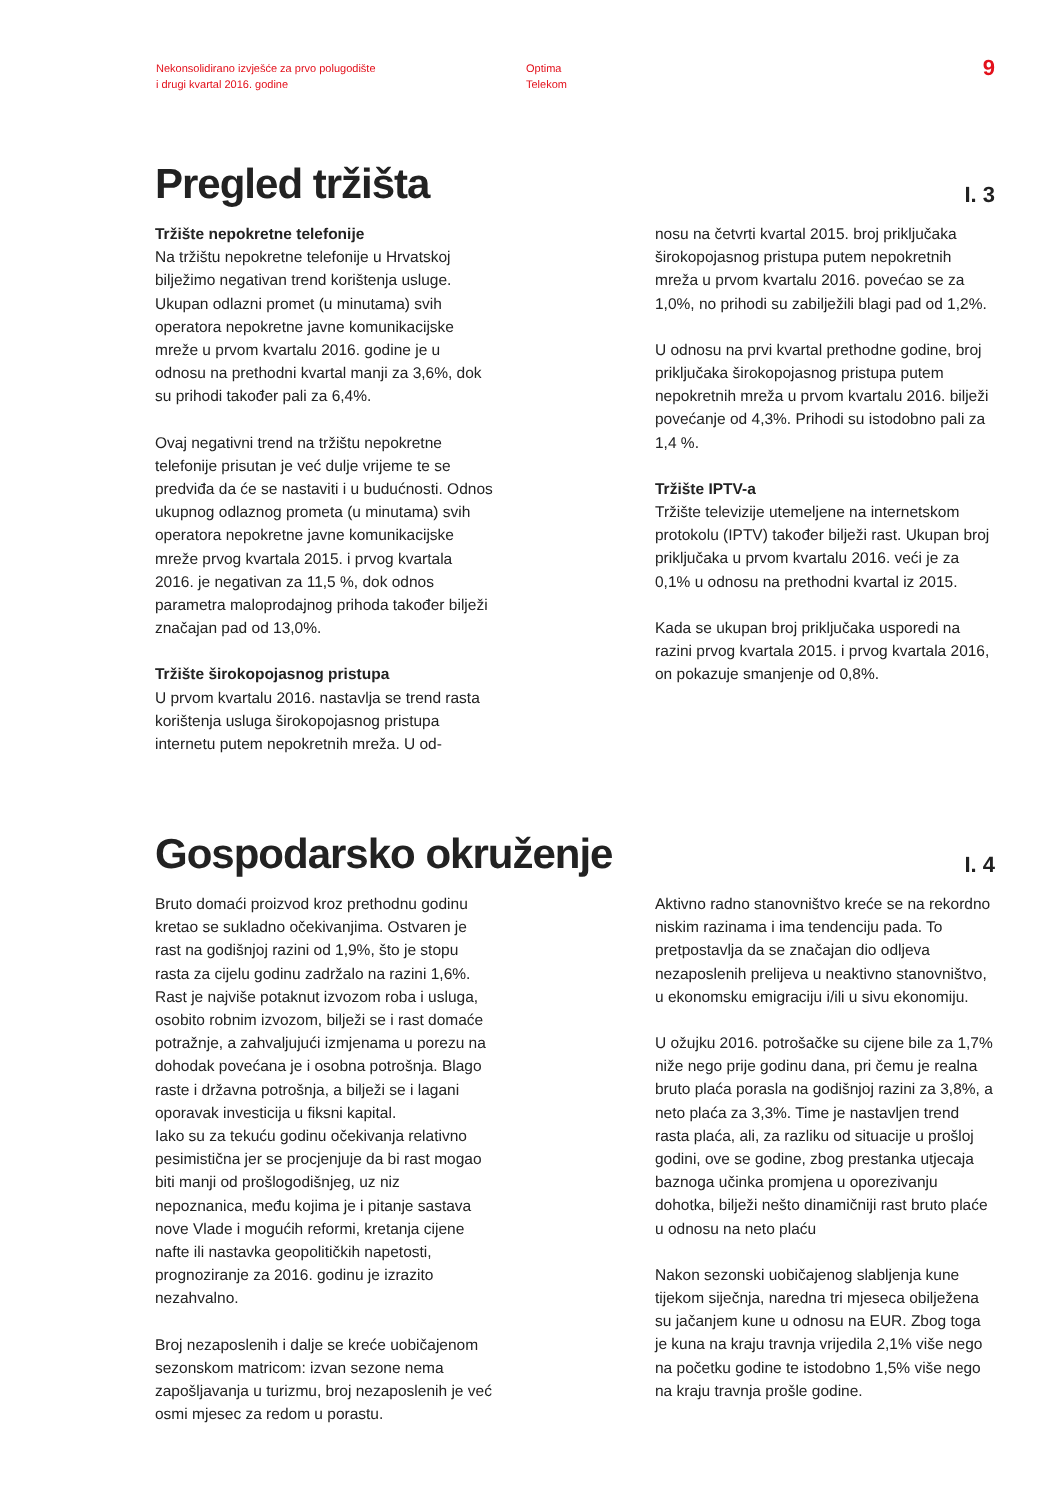Nekonsolidirano izvješće za prvo polugodište
i drugi kvartal 2016. godine
Optima
Telekom
9
I. 3
Pregled tržišta
Tržište nepokretne telefonije
Na tržištu nepokretne telefonije u Hrvatskoj bilježimo negativan trend korištenja usluge. Ukupan odlazni promet (u minutama) svih operatora nepokretne javne komunikacijske mreže u prvom kvartalu 2016. godine je u odnosu na prethodni kvartal manji za 3,6%, dok su prihodi također pali za 6,4%.
Ovaj negativni trend na tržištu nepokretne telefonije prisutan je već dulje vrijeme te se predviđa da će se nastaviti i u budućnosti. Odnos ukupnog odlaznog prometa (u minutama) svih operatora nepokretne javne komunikacijske mreže prvog kvartala 2015. i prvog kvartala 2016. je negativan za 11,5 %, dok odnos parametra maloprodajnog prihoda također bilježi značajan pad od 13,0%.
Tržište širokopojasnog pristupa
U prvom kvartalu 2016. nastavlja se trend rasta korištenja usluga širokopojasnog pristupa internetu putem nepokretnih mreža. U od-
nosu na četvrti kvartal 2015. broj priključaka širokopojasnog pristupa putem nepokretnih mreža u prvom kvartalu 2016. povećao se za 1,0%, no prihodi su zabilježili blagi pad od 1,2%.
U odnosu na prvi kvartal prethodne godine, broj priključaka širokopojasnog pristupa putem nepokretnih mreža u prvom kvartalu 2016. bilježi povećanje od 4,3%. Prihodi su istodobno pali za 1,4 %.
Tržište IPTV-a
Tržište televizije utemeljene na internetskom protokolu (IPTV) također bilježi rast. Ukupan broj priključaka u prvom kvartalu 2016. veći je za 0,1% u odnosu na prethodni kvartal iz 2015.
Kada se ukupan broj priključaka usporedi na razini prvog kvartala 2015. i prvog kvartala 2016, on pokazuje smanjenje od 0,8%.
I. 4
Gospodarsko okruženje
Bruto domaći proizvod kroz prethodnu godinu kretao se sukladno očekivanjima. Ostvaren je rast na godišnjoj razini od 1,9%, što je stopu rasta za cijelu godinu zadržalo na razini 1,6%. Rast je najviše potaknut izvozom roba i usluga, osobito robnim izvozom, bilježi se i rast domaće potražnje, a zahvaljujući izmjenama u porezu na dohodak povećana je i osobna potrošnja. Blago raste i državna potrošnja, a bilježi se i lagani oporavak investicija u fiksni kapital.
Iako su za tekuću godinu očekivanja relativno pesimistična jer se procjenjuje da bi rast mogao biti manji od prošlogodišnjeg, uz niz nepoznanica, među kojima je i pitanje sastava nove Vlade i mogućih reformi, kretanja cijene nafte ili nastavka geopolitičkih napetosti, prognoziranje za 2016. godinu je izrazito nezahvalno.
Broj nezaposlenih i dalje se kreće uobičajenom sezonskom matricom: izvan sezone nema zapošljavanja u turizmu, broj nezaposlenih je već osmi mjesec za redom u porastu.
Aktivno radno stanovništvo kreće se na rekordno niskim razinama i ima tendenciju pada. To pretpostavlja da se značajan dio odljeva nezaposlenih prelijeva u neaktivno stanovništvo, u ekonomsku emigraciju i/ili u sivu ekonomiju.
U ožujku 2016. potrošačke su cijene bile za 1,7% niže nego prije godinu dana, pri čemu je realna bruto plaća porasla na godišnjoj razini za 3,8%, a neto plaća za 3,3%. Time je nastavljen trend rasta plaća, ali, za razliku od situacije u prošloj godini, ove se godine, zbog prestanka utjecaja baznoga učinka promjena u oporezivanju dohotka, bilježi nešto dinamičniji rast bruto plaće u odnosu na neto plaću
Nakon sezonski uobičajenog slabljenja kune tijekom siječnja, naredna tri mjeseca obilježena su jačanjem kune u odnosu na EUR. Zbog toga je kuna na kraju travnja vrijedila 2,1% više nego na početku godine te istodobno 1,5% više nego na kraju travnja prošle godine.